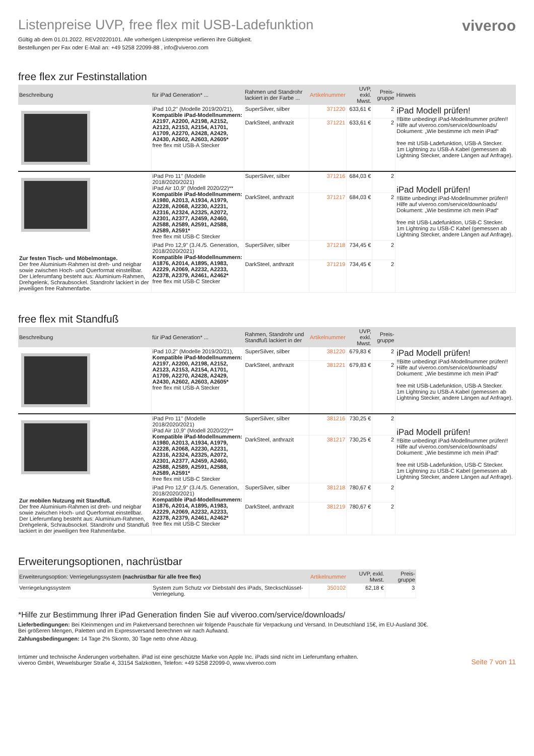Listenpreise UVP, free flex mit USB-Ladefunktion
viveroo
Gültig ab dem 01.01.2022. REV20220101. Alle vorherigen Listenpreise verlieren ihre Gültigkeit.
Bestellungen per Fax oder E-Mail an: +49 5258 22099-88 , info@viveroo.com
free flex zur Festinstallation
| Beschreibung | für iPad Generation* ... | Rahmen und Standrohr lackiert in der Farbe ... | Artikelnummer | UVP, exkl. Mwst. | Preis-gruppe | Hinweis |
| --- | --- | --- | --- | --- | --- | --- |
| | iPad 10,2" (Modelle 2019/20/21), Kompatible iPad-Modellnummern: A2197, A2200, A2198, A2152, A2123, A2153, A2154, A1701, A1709, A2270, A2428, A2429, A2430, A2602, A2603, A2605* free flex mit USB-A Stecker | SuperSilver, silber | 371220 | 633,61 € | 2 | iPad Modell prüfen! !!Bitte unbedingt iPad-Modellnummer prüfen!! Hilfe auf viveroo.com/service/downloads/ Dokument: „Wie bestimme ich mein iPad“ free mit USB-Ladefunktion, USB-A Stecker. 1m Lightning zu USB-A Kabel (gemessen ab Lightning Stecker, andere Längen auf Anfrage). |
| | | DarkSteel, anthrazit | 371221 | 633,61 € | 2 | |
| Zur festen Tisch- und Möbelmontage. Der free Aluminium-Rahmen ist dreh- und neigbar sowie zwischen Hoch- und Querformat einstellbar. Der Lieferumfang besteht aus: Aluminium-Rahmen, Drehgelenk, Schraubsockel. Standrohr lackiert in der jeweiligen free Rahmenfarbe. | iPad Pro 11" (Modelle 2018/2020/2021) iPad Air 10,9" (Modell 2020/22)** Kompatible iPad-Modellnummern: A1980, A2013, A1934, A1979, A2228, A2068, A2230, A2231, A2316, A2324, A2325, A2072, A2301, A2377, A2459, A2460, A2588, A2589, A2591, A2588, A2589, A2591* free flex mit USB-C Stecker | SuperSilver, silber | 371216 | 684,03 € | 2 | iPad Modell prüfen! !!Bitte unbedingt iPad-Modellnummer prüfen!! Hilfe auf viveroo.com/service/downloads/ Dokument: „Wie bestimme ich mein iPad“ free mit USB-Ladefunktion, USB-C Stecker. 1m Lightning zu USB-C Kabel (gemessen ab Lightning Stecker, andere Längen auf Anfrage). |
| | | DarkSteel, anthrazit | 371217 | 684,03 € | 2 | |
| | iPad Pro 12,9" (3./4./5. Generation, 2018/2020/2021) Kompatible iPad-Modellnummern: A1876, A2014, A1895, A1983, A2229, A2069, A2232, A2233, A2378, A2379, A2461, A2462* free flex mit USB-C Stecker | SuperSilver, silber | 371218 | 734,45 € | 2 | |
| | | DarkSteel, anthrazit | 371219 | 734,45 € | 2 | |
free flex mit Standfuß
| Beschreibung | für iPad Generation* ... | Rahmen, Standrohr und Standfuß lackiert in der | Artikelnummer | UVP, exkl. Mwst. | Preis-gruppe | |
| --- | --- | --- | --- | --- | --- | --- |
| | iPad 10,2" (Modelle 2019/20/21), Kompatible iPad-Modellnummern: A2197, A2200, A2198, A2152, A2123, A2153, A2154, A1701, A1709, A2270, A2428, A2429, A2430, A2602, A2603, A2605* free flex mit USB-A Stecker | SuperSilver, silber | 381220 | 679,83 € | 2 | iPad Modell prüfen! !!Bitte unbedingt iPad-Modellnummer prüfen!! Hilfe auf viveroo.com/service/downloads/ Dokument: „Wie bestimme ich mein iPad“ free mit USB-Ladefunktion, USB-A Stecker. 1m Lightning zu USB-A Kabel (gemessen ab Lightning Stecker, andere Längen auf Anfrage). |
| | | DarkSteel, anthrazit | 381221 | 679,83 € | 2 | |
| Zur mobilen Nutzung mit Standfuß. Der free Aluminium-Rahmen ist dreh- und neigbar sowie zwischen Hoch- und Querformat einstellbar. Der Lieferumfang besteht aus: Aluminium-Rahmen, Drehgelenk, Schraubsockel. Standrohr und Standfuß lackiert in der jeweiligen free Rahmenfarbe. | iPad Pro 11" (Modelle 2018/2020/2021) iPad Air 10,9" (Modell 2020/22)** Kompatible iPad-Modellnummern: A1980, A2013, A1934, A1979, A2228, A2068, A2230, A2231, A2316, A2324, A2325, A2072, A2301, A2377, A2459, A2460, A2588, A2589, A2591, A2588, A2589, A2591* free flex mit USB-C Stecker | SuperSilver, silber | 381216 | 730,25 € | 2 | iPad Modell prüfen! !!Bitte unbedingt iPad-Modellnummer prüfen!! Hilfe auf viveroo.com/service/downloads/ Dokument: „Wie bestimme ich mein iPad“ free mit USB-Ladefunktion, USB-C Stecker. 1m Lightning zu USB-C Kabel (gemessen ab Lightning Stecker, andere Längen auf Anfrage). |
| | | DarkSteel, anthrazit | 381217 | 730,25 € | 2 | |
| | iPad Pro 12,9" (3./4./5. Generation, 2018/2020/2021) Kompatible iPad-Modellnummern: A1876, A2014, A1895, A1983, A2229, A2069, A2232, A2233, A2378, A2379, A2461, A2462* free flex mit USB-C Stecker | SuperSilver, silber | 381218 | 780,67 € | 2 | |
| | | DarkSteel, anthrazit | 381219 | 780,67 € | 2 | |
Erweiterungsoptionen, nachrüstbar
| Erweiterungsoption: Verriegelungssystem (nachrüstbar für alle free flex) | | Artikelnummer | UVP, exkl. Mwst. | Preis-gruppe |
| --- | --- | --- | --- | --- |
| Verriegelungssystem | System zum Schutz vor Diebstahl des iPads, Steckschlüssel-Verriegelung. | 350102 | 62,18 € | 3 |
*Hilfe zur Bestimmung Ihrer iPad Generation finden Sie auf viveroo.com/service/downloads/
Lieferbedingungen: Bei Kleinmengen und im Paketversand berechnen wir folgende Pauschale für Verpackung und Versand. In Deutschland 15€, im EU-Ausland 30€.
Bei größeren Mengen, Paletten und im Expressversand berechnen wir nach Aufwand.
Zahlungsbedingungen: 14 Tage 2% Skonto, 30 Tage netto ohne Abzug.
Irrtümer und technische Änderungen vorbehalten. iPad ist eine geschützte Marke von Apple Inc. iPads sind nicht im Lieferumfang erhalten.
viveroo GmbH, Wewelsburger Straße 4, 33154 Salzkotten, Telefon: +49 5258 22099-0, www.viveroo.com
Seite 7 von 11